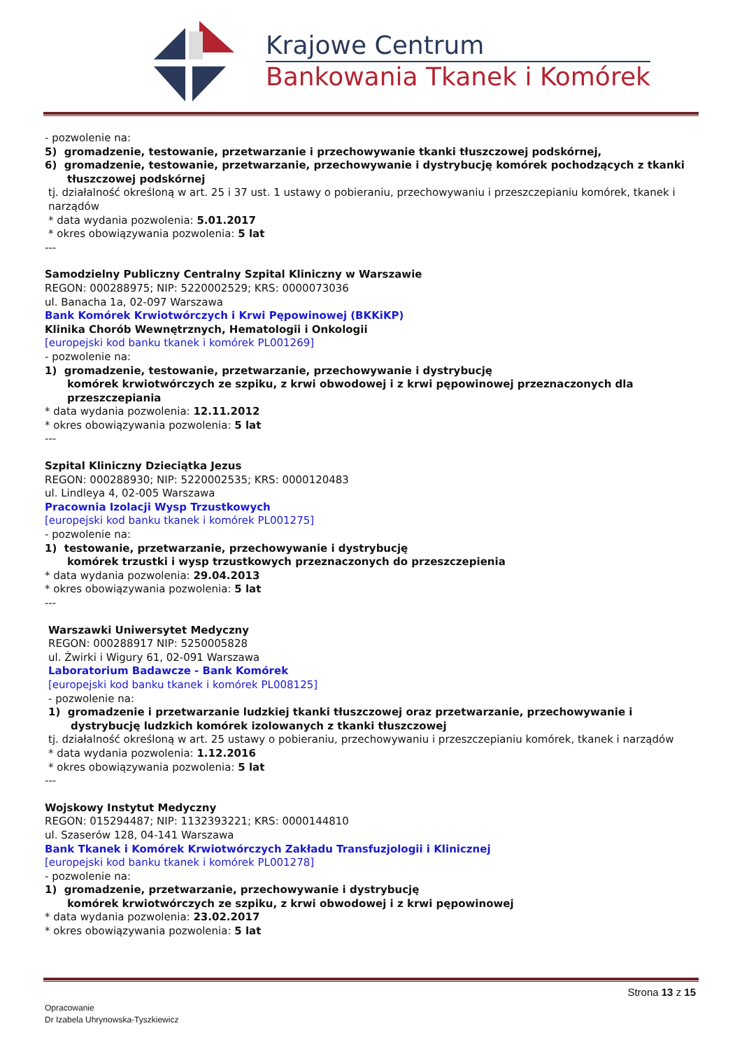Krajowe Centrum
Bankowania Tkanek i Komórek
- pozwolenie na:
5) gromadzenie, testowanie, przetwarzanie i przechowywanie tkanki tłuszczowej podskórnej,
6) gromadzenie, testowanie, przetwarzanie, przechowywanie i dystrybucję komórek pochodzących z tkanki tłuszczowej podskórnej
tj. działalność określoną w art. 25 i 37 ust. 1 ustawy o pobieraniu, przechowywaniu i przeszczepianiu komórek, tkanek i narządów
* data wydania pozwolenia: 5.01.2017
* okres obowiązywania pozwolenia: 5 lat
---
Samodzielny Publiczny Centralny Szpital Kliniczny w Warszawie
REGON: 000288975; NIP: 5220002529; KRS: 0000073036
ul. Banacha 1a, 02-097 Warszawa
Bank Komórek Krwiotwórczych i Krwi Pępowinowej (BKKiKP)
Klinika Chorób Wewnętrznych, Hematologii i Onkologii
[europejski kod banku tkanek i komórek PL001269]
- pozwolenie na:
1) gromadzenie, testowanie, przetwarzanie, przechowywanie i dystrybucję
komórek krwiotwórczych ze szpiku, z krwi obwodowej i z krwi pępowinowej przeznaczonych dla przeszczepiania
* data wydania pozwolenia: 12.11.2012
* okres obowiązywania pozwolenia: 5 lat
---
Szpital Kliniczny Dzieciątka Jezus
REGON: 000288930; NIP: 5220002535; KRS: 0000120483
ul. Lindleya 4, 02-005 Warszawa
Pracownia Izolacji Wysp Trzustkowych
[europejski kod banku tkanek i komórek PL001275]
- pozwolenie na:
1) testowanie, przetwarzanie, przechowywanie i dystrybucję
komórek trzustki i wysp trzustkowych przeznaczonych do przeszczepienia
* data wydania pozwolenia: 29.04.2013
* okres obowiązywania pozwolenia: 5 lat
---
Warszawki Uniwersytet Medyczny
REGON: 000288917 NIP: 5250005828
ul. Żwirki i Wigury 61, 02-091 Warszawa
Laboratorium Badawcze - Bank Komórek
[europejski kod banku tkanek i komórek PL008125]
- pozwolenie na:
1) gromadzenie i przetwarzanie ludzkiej tkanki tłuszczowej oraz przetwarzanie, przechowywanie i dystrybucję ludzkich komórek izolowanych z tkanki tłuszczowej
tj. działalność określoną w art. 25 ustawy o pobieraniu, przechowywaniu i przeszczepianiu komórek, tkanek i narządów
* data wydania pozwolenia: 1.12.2016
* okres obowiązywania pozwolenia: 5 lat
---
Wojskowy Instytut Medyczny
REGON: 015294487; NIP: 1132393221; KRS: 0000144810
ul. Szaserów 128, 04-141 Warszawa
Bank Tkanek i Komórek Krwiotwórczych Zakładu Transfuzjologii i Klinicznej
[europejski kod banku tkanek i komórek PL001278]
- pozwolenie na:
1) gromadzenie, przetwarzanie, przechowywanie i dystrybucję
komórek krwiotwórczych ze szpiku, z krwi obwodowej i z krwi pępowinowej
* data wydania pozwolenia: 23.02.2017
* okres obowiązywania pozwolenia: 5 lat
Strona 13 z 15
Opracowanie
Dr Izabela Uhrynowska-Tyszkiewicz